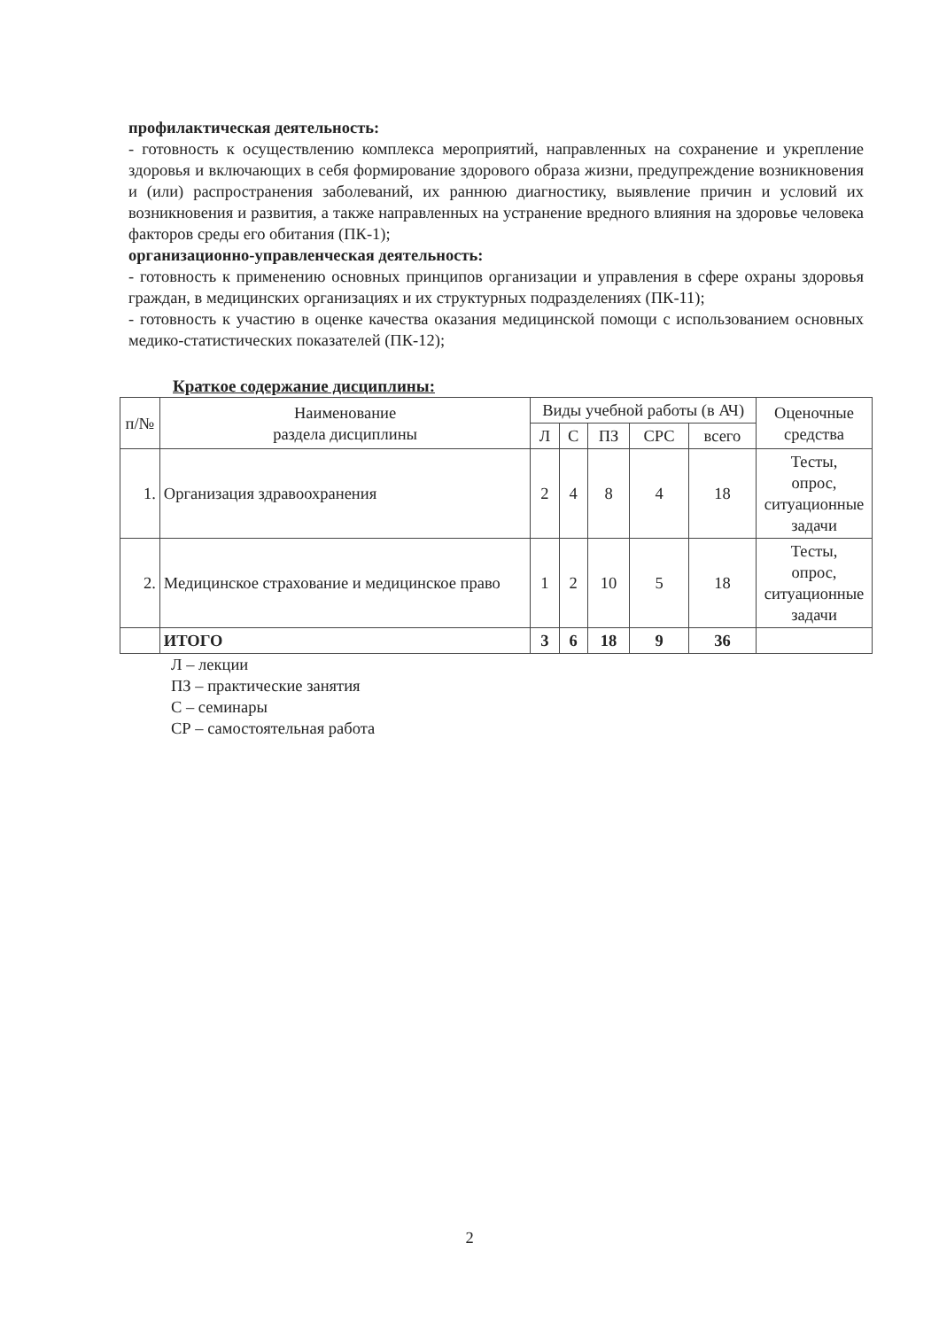профилактическая деятельность:
- готовность к осуществлению комплекса мероприятий, направленных на сохранение и укрепление здоровья и включающих в себя формирование здорового образа жизни, предупреждение возникновения и (или) распространения заболеваний, их раннюю диагностику, выявление причин и условий их возникновения и развития, а также направленных на устранение вредного влияния на здоровье человека факторов среды его обитания (ПК-1);
организационно-управленческая деятельность:
- готовность к применению основных принципов организации и управления в сфере охраны здоровья граждан, в медицинских организациях и их структурных подразделениях (ПК-11);
- готовность к участию в оценке качества оказания медицинской помощи с использованием основных медико-статистических показателей (ПК-12);
Краткое содержание дисциплины:
| п/№ | Наименование раздела дисциплины | Виды учебной работы (в АЧ) | | | | | Оценочные средства |
| --- | --- | --- | --- | --- | --- | --- | --- |
| | | Л | С | ПЗ | СРС | всего | |
| 1. | Организация здравоохранения | 2 | 4 | 8 | 4 | 18 | Тесты, опрос, ситуационные задачи |
| 2. | Медицинское страхование и медицинское право | 1 | 2 | 10 | 5 | 18 | Тесты, опрос, ситуационные задачи |
| | ИТОГО | 3 | 6 | 18 | 9 | 36 | |
Л – лекции
ПЗ – практические занятия
С – семинары
СР – самостоятельная работа
2